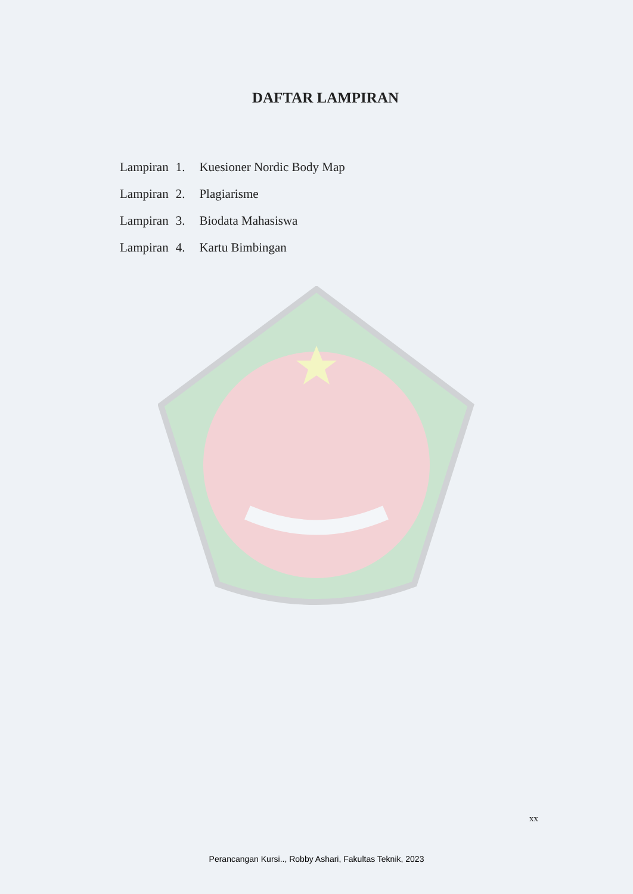DAFTAR LAMPIRAN
| Lampiran | 1. | Kuesioner Nordic Body Map |
| Lampiran | 2. | Plagiarisme |
| Lampiran | 3. | Biodata Mahasiswa |
| Lampiran | 4. | Kartu Bimbingan |
xx
Perancangan Kursi.., Robby Ashari, Fakultas Teknik, 2023